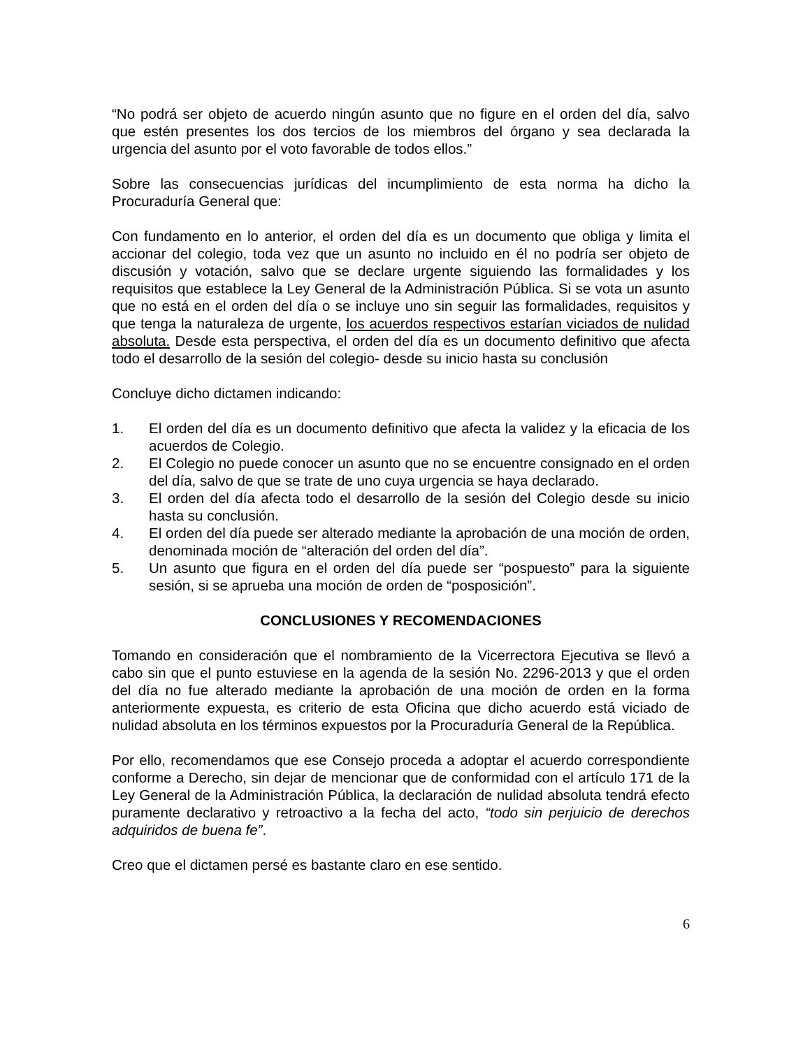“No podrá ser objeto de acuerdo ningún asunto que no figure en el orden del día, salvo que estén presentes los dos tercios de los miembros del órgano y sea declarada la urgencia del asunto por el voto favorable de todos ellos.”
Sobre las consecuencias jurídicas del incumplimiento de esta norma ha dicho la Procuraduría General que:
Con fundamento en lo anterior, el orden del día es un documento que obliga y limita el accionar del colegio, toda vez que un asunto no incluido en él no podría ser objeto de discusión y votación, salvo que se declare urgente siguiendo las formalidades y los requisitos que establece la Ley General de la Administración Pública. Si se vota un asunto que no está en el orden del día o se incluye uno sin seguir las formalidades, requisitos y que tenga la naturaleza de urgente, los acuerdos respectivos estarían viciados de nulidad absoluta. Desde esta perspectiva, el orden del día es un documento definitivo que afecta todo el desarrollo de la sesión del colegio- desde su inicio hasta su conclusión
Concluye dicho dictamen indicando:
1. El orden del día es un documento definitivo que afecta la validez y la eficacia de los acuerdos de Colegio.
2. El Colegio no puede conocer un asunto que no se encuentre consignado en el orden del día, salvo de que se trate de uno cuya urgencia se haya declarado.
3. El orden del día afecta todo el desarrollo de la sesión del Colegio desde su inicio hasta su conclusión.
4. El orden del día puede ser alterado mediante la aprobación de una moción de orden, denominada moción de “alteración del orden del día”.
5. Un asunto que figura en el orden del día puede ser “pospuesto” para la siguiente sesión, si se aprueba una moción de orden de “posposición”.
CONCLUSIONES Y RECOMENDACIONES
Tomando en consideración que el nombramiento de la Vicerrectora Ejecutiva se llevó a cabo sin que el punto estuviese en la agenda de la sesión No. 2296-2013 y que el orden del día no fue alterado mediante la aprobación de una moción de orden en la forma anteriormente expuesta, es criterio de esta Oficina que dicho acuerdo está viciado de nulidad absoluta en los términos expuestos por la Procuraduría General de la República.
Por ello, recomendamos que ese Consejo proceda a adoptar el acuerdo correspondiente conforme a Derecho, sin dejar de mencionar que de conformidad con el artículo 171 de la Ley General de la Administración Pública, la declaración de nulidad absoluta tendrá efecto puramente declarativo y retroactivo a la fecha del acto, “todo sin perjuicio de derechos adquiridos de buena fe”.
Creo que el dictamen persé es bastante claro en ese sentido.
6